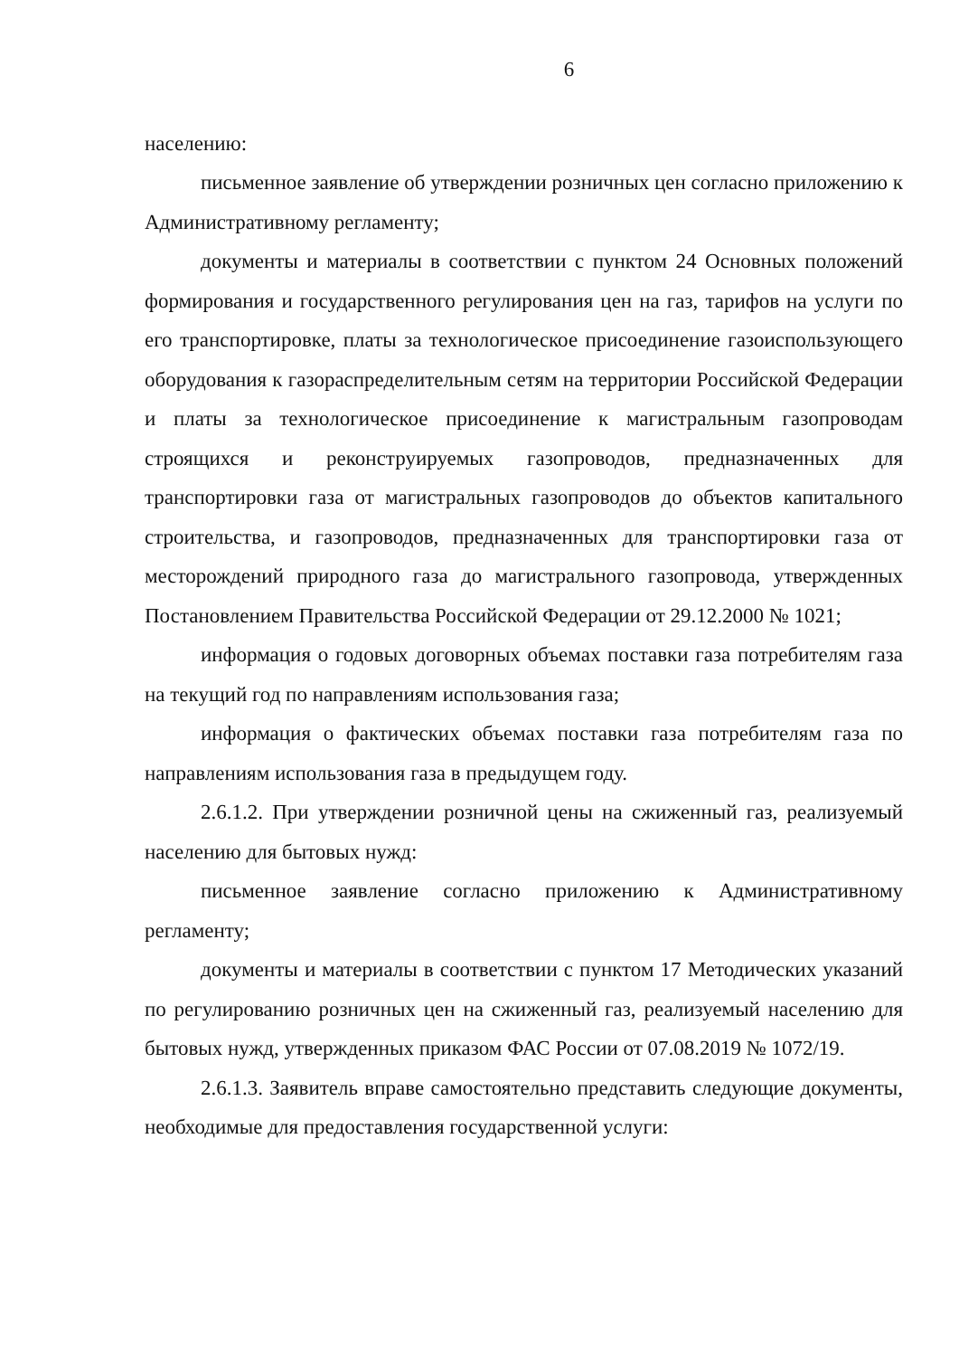6
населению:
письменное заявление об утверждении розничных цен согласно приложению к Административному регламенту;
документы и материалы в соответствии с пунктом 24 Основных положений формирования и государственного регулирования цен на газ, тарифов на услуги по его транспортировке, платы за технологическое присоединение газоиспользующего оборудования к газораспределительным сетям на территории Российской Федерации и платы за технологическое присоединение к магистральным газопроводам строящихся и реконструируемых газопроводов, предназначенных для транспортировки газа от магистральных газопроводов до объектов капитального строительства, и газопроводов, предназначенных для транспортировки газа от месторождений природного газа до магистрального газопровода, утвержденных Постановлением Правительства Российской Федерации от 29.12.2000 № 1021;
информация о годовых договорных объемах поставки газа потребителям газа на текущий год по направлениям использования газа;
информация о фактических объемах поставки газа потребителям газа по направлениям использования газа в предыдущем году.
2.6.1.2. При утверждении розничной цены на сжиженный газ, реализуемый населению для бытовых нужд:
письменное заявление согласно приложению к Административному регламенту;
документы и материалы в соответствии с пунктом 17 Методических указаний по регулированию розничных цен на сжиженный газ, реализуемый населению для бытовых нужд, утвержденных приказом ФАС России от 07.08.2019 № 1072/19.
2.6.1.3. Заявитель вправе самостоятельно представить следующие документы, необходимые для предоставления государственной услуги: